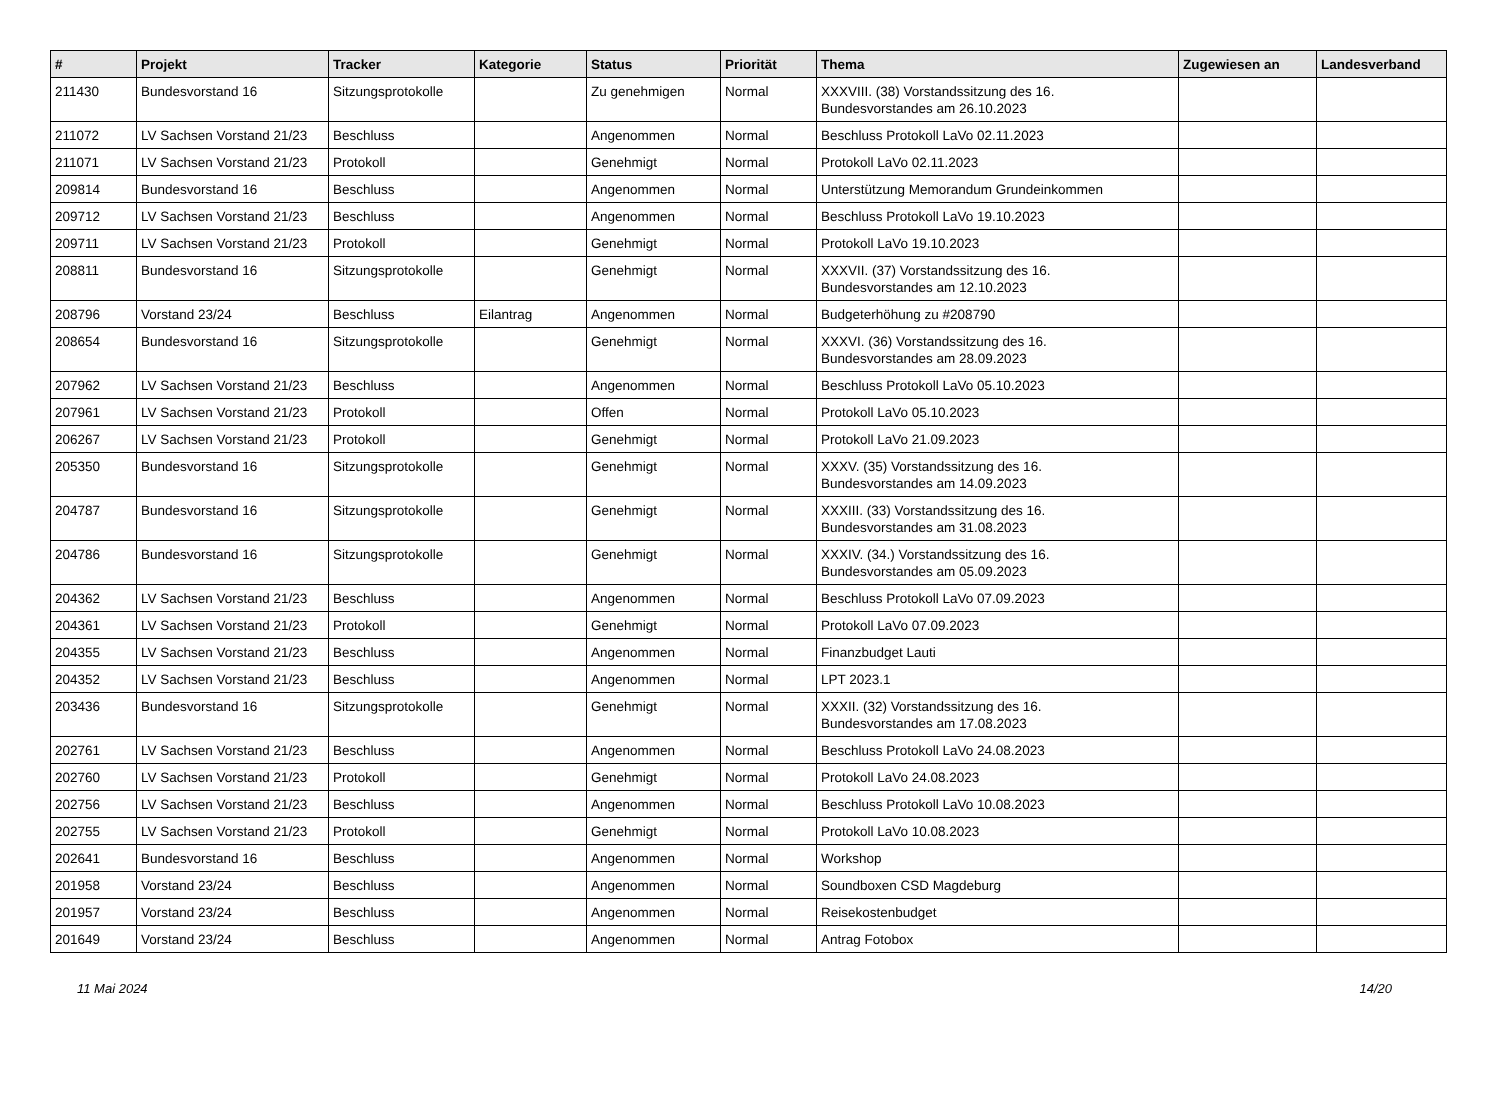| # | Projekt | Tracker | Kategorie | Status | Priorität | Thema | Zugewiesen an | Landesverband |
| --- | --- | --- | --- | --- | --- | --- | --- | --- |
| 211430 | Bundesvorstand 16 | Sitzungsprotokolle | | Zu genehmigen | Normal | XXXVIII. (38) Vorstandssitzung des 16. Bundesvorstandes am 26.10.2023 | | |
| 211072 | LV Sachsen Vorstand 21/23 | Beschluss | | Angenommen | Normal | Beschluss Protokoll LaVo 02.11.2023 | | |
| 211071 | LV Sachsen Vorstand 21/23 | Protokoll | | Genehmigt | Normal | Protokoll LaVo 02.11.2023 | | |
| 209814 | Bundesvorstand 16 | Beschluss | | Angenommen | Normal | Unterstützung Memorandum Grundeinkommen | | |
| 209712 | LV Sachsen Vorstand 21/23 | Beschluss | | Angenommen | Normal | Beschluss Protokoll LaVo 19.10.2023 | | |
| 209711 | LV Sachsen Vorstand 21/23 | Protokoll | | Genehmigt | Normal | Protokoll LaVo 19.10.2023 | | |
| 208811 | Bundesvorstand 16 | Sitzungsprotokolle | | Genehmigt | Normal | XXXVII. (37) Vorstandssitzung des 16. Bundesvorstandes am 12.10.2023 | | |
| 208796 | Vorstand 23/24 | Beschluss | Eilantrag | Angenommen | Normal | Budgeterhöhung zu #208790 | | |
| 208654 | Bundesvorstand 16 | Sitzungsprotokolle | | Genehmigt | Normal | XXXVI. (36) Vorstandssitzung des 16. Bundesvorstandes am 28.09.2023 | | |
| 207962 | LV Sachsen Vorstand 21/23 | Beschluss | | Angenommen | Normal | Beschluss Protokoll LaVo 05.10.2023 | | |
| 207961 | LV Sachsen Vorstand 21/23 | Protokoll | | Offen | Normal | Protokoll LaVo 05.10.2023 | | |
| 206267 | LV Sachsen Vorstand 21/23 | Protokoll | | Genehmigt | Normal | Protokoll LaVo 21.09.2023 | | |
| 205350 | Bundesvorstand 16 | Sitzungsprotokolle | | Genehmigt | Normal | XXXV. (35) Vorstandssitzung des 16. Bundesvorstandes am 14.09.2023 | | |
| 204787 | Bundesvorstand 16 | Sitzungsprotokolle | | Genehmigt | Normal | XXXIII. (33) Vorstandssitzung des 16. Bundesvorstandes am 31.08.2023 | | |
| 204786 | Bundesvorstand 16 | Sitzungsprotokolle | | Genehmigt | Normal | XXXIV. (34.) Vorstandssitzung des 16. Bundesvorstandes am 05.09.2023 | | |
| 204362 | LV Sachsen Vorstand 21/23 | Beschluss | | Angenommen | Normal | Beschluss Protokoll LaVo 07.09.2023 | | |
| 204361 | LV Sachsen Vorstand 21/23 | Protokoll | | Genehmigt | Normal | Protokoll LaVo 07.09.2023 | | |
| 204355 | LV Sachsen Vorstand 21/23 | Beschluss | | Angenommen | Normal | Finanzbudget Lauti | | |
| 204352 | LV Sachsen Vorstand 21/23 | Beschluss | | Angenommen | Normal | LPT 2023.1 | | |
| 203436 | Bundesvorstand 16 | Sitzungsprotokolle | | Genehmigt | Normal | XXXII. (32) Vorstandssitzung des 16. Bundesvorstandes am 17.08.2023 | | |
| 202761 | LV Sachsen Vorstand 21/23 | Beschluss | | Angenommen | Normal | Beschluss Protokoll LaVo 24.08.2023 | | |
| 202760 | LV Sachsen Vorstand 21/23 | Protokoll | | Genehmigt | Normal | Protokoll LaVo 24.08.2023 | | |
| 202756 | LV Sachsen Vorstand 21/23 | Beschluss | | Angenommen | Normal | Beschluss Protokoll LaVo 10.08.2023 | | |
| 202755 | LV Sachsen Vorstand 21/23 | Protokoll | | Genehmigt | Normal | Protokoll LaVo 10.08.2023 | | |
| 202641 | Bundesvorstand 16 | Beschluss | | Angenommen | Normal | Workshop | | |
| 201958 | Vorstand 23/24 | Beschluss | | Angenommen | Normal | Soundboxen CSD Magdeburg | | |
| 201957 | Vorstand 23/24 | Beschluss | | Angenommen | Normal | Reisekostenbudget | | |
| 201649 | Vorstand 23/24 | Beschluss | | Angenommen | Normal | Antrag Fotobox | | |
11 Mai 2024 14/20